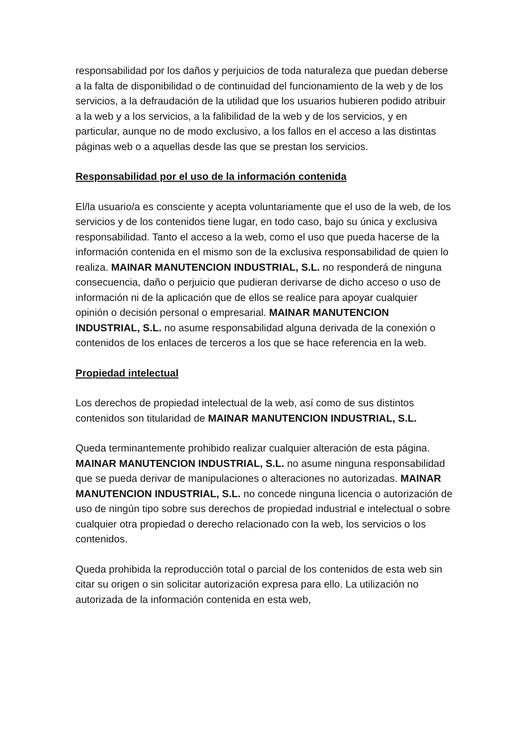responsabilidad por los daños y perjuicios de toda naturaleza que puedan deberse a la falta de disponibilidad o de continuidad del funcionamiento de la web y de los servicios, a la defraudación de la utilidad que los usuarios hubieren podido atribuir a la web y a los servicios, a la falibilidad de la web y de los servicios, y en particular, aunque no de modo exclusivo, a los fallos en el acceso a las distintas páginas web o a aquellas desde las que se prestan los servicios.
Responsabilidad por el uso de la información contenida
El/la usuario/a es consciente y acepta voluntariamente que el uso de la web, de los servicios y de los contenidos tiene lugar, en todo caso, bajo su única y exclusiva responsabilidad. Tanto el acceso a la web, como el uso que pueda hacerse de la información contenida en el mismo son de la exclusiva responsabilidad de quien lo realiza. MAINAR MANUTENCION INDUSTRIAL, S.L. no responderá de ninguna consecuencia, daño o perjuicio que pudieran derivarse de dicho acceso o uso de información ni de la aplicación que de ellos se realice para apoyar cualquier opinión o decisión personal o empresarial. MAINAR MANUTENCION INDUSTRIAL, S.L. no asume responsabilidad alguna derivada de la conexión o contenidos de los enlaces de terceros a los que se hace referencia en la web.
Propiedad intelectual
Los derechos de propiedad intelectual de la web, así como de sus distintos contenidos son titularidad de MAINAR MANUTENCION INDUSTRIAL, S.L.
Queda terminantemente prohibido realizar cualquier alteración de esta página. MAINAR MANUTENCION INDUSTRIAL, S.L. no asume ninguna responsabilidad que se pueda derivar de manipulaciones o alteraciones no autorizadas. MAINAR MANUTENCION INDUSTRIAL, S.L. no concede ninguna licencia o autorización de uso de ningún tipo sobre sus derechos de propiedad industrial e intelectual o sobre cualquier otra propiedad o derecho relacionado con la web, los servicios o los contenidos.
Queda prohibida la reproducción total o parcial de los contenidos de esta web sin citar su origen o sin solicitar autorización expresa para ello. La utilización no autorizada de la información contenida en esta web,